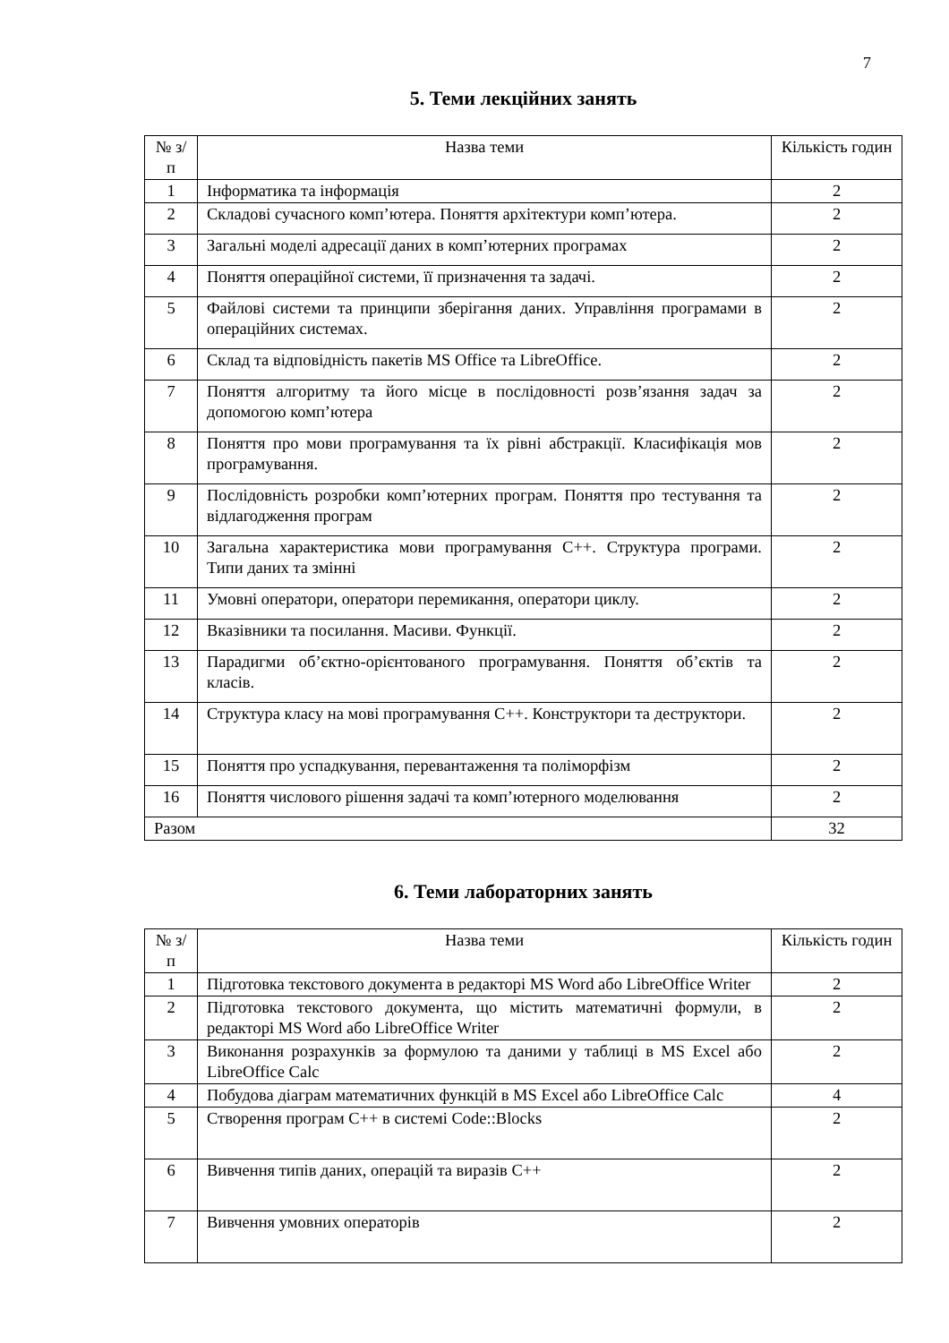7
5. Теми лекційних занять
| № з/п | Назва теми | Кількість годин |
| --- | --- | --- |
| 1 | Інформатика та інформація | 2 |
| 2 | Складові сучасного комп’ютера. Поняття архітектури комп’ютера. | 2 |
| 3 | Загальні моделі адресації даних в комп’ютерних програмах | 2 |
| 4 | Поняття операційної системи, її призначення та задачі. | 2 |
| 5 | Файлові системи та принципи зберігання даних. Управління програмами в операційних системах. | 2 |
| 6 | Склад та відповідність пакетів MS Office та LibreOffice. | 2 |
| 7 | Поняття алгоритму та його місце в послідовності розв’язання задач за допомогою комп’ютера | 2 |
| 8 | Поняття про мови програмування та їх рівні абстракції. Класифікація мов програмування. | 2 |
| 9 | Послідовність розробки комп’ютерних програм. Поняття про тестування та відлагодження програм | 2 |
| 10 | Загальна характеристика мови програмування С++. Структура програми. Типи даних та змінні | 2 |
| 11 | Умовні оператори, оператори перемикання, оператори циклу. | 2 |
| 12 | Вказівники та посилання. Масиви. Функції. | 2 |
| 13 | Парадигми об’єктно-орієнтованого програмування. Поняття об’єктів та класів. | 2 |
| 14 | Структура класу на мові програмування С++. Конструктори та деструктори. | 2 |
| 15 | Поняття про успадкування, перевантаження та поліморфізм | 2 |
| 16 | Поняття числового рішення задачі та комп’ютерного моделювання | 2 |
| Разом | | 32 |
6. Теми лабораторних занять
| № з/п | Назва теми | Кількість годин |
| --- | --- | --- |
| 1 | Підготовка текстового документа в редакторі MS Word або LibreOffice Writer | 2 |
| 2 | Підготовка текстового документа, що містить математичні формули, в редакторі MS Word або LibreOffice Writer | 2 |
| 3 | Виконання розрахунків за формулою та даними у таблиці в MS Excel або LibreOffice Calc | 2 |
| 4 | Побудова діаграм математичних функцій в MS Excel або LibreOffice Calc | 4 |
| 5 | Створення програм С++ в системі Code::Blocks | 2 |
| 6 | Вивчення типів даних, операцій та виразів С++ | 2 |
| 7 | Вивчення умовних операторів | 2 |